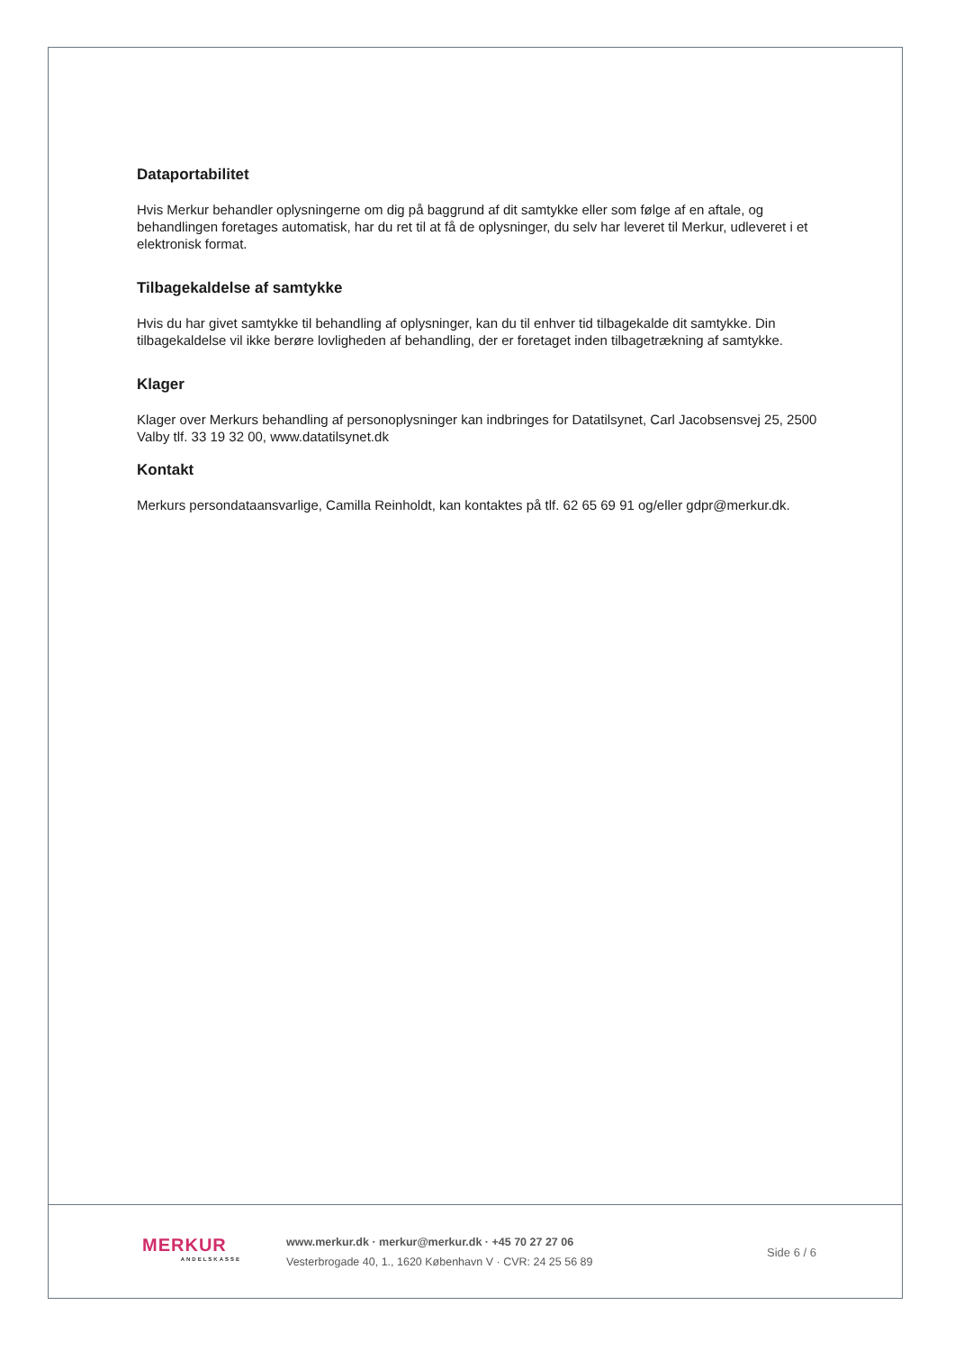Dataportabilitet
Hvis Merkur behandler oplysningerne om dig på baggrund af dit samtykke eller som følge af en aftale, og behandlingen foretages automatisk, har du ret til at få de oplysninger, du selv har leveret til Merkur, udleveret i et elektronisk format.
Tilbagekaldelse af samtykke
Hvis du har givet samtykke til behandling af oplysninger, kan du til enhver tid tilbagekalde dit samtykke. Din tilbagekaldelse vil ikke berøre lovligheden af behandling, der er foretaget inden tilbagetrækning af samtykke.
Klager
Klager over Merkurs behandling af personoplysninger kan indbringes for Datatilsynet, Carl Jacobsensvej 25, 2500 Valby tlf. 33 19 32 00, www.datatilsynet.dk
Kontakt
Merkurs persondataansvarlige, Camilla Reinholdt, kan kontaktes på tlf. 62 65 69 91 og/eller gdpr@merkur.dk.
MERKUR
ANDELSKASSE
www.merkur.dk · merkur@merkur.dk · +45 70 27 27 06
Vesterbrogade 40, 1., 1620 København V · CVR: 24 25 56 89
Side 6 / 6